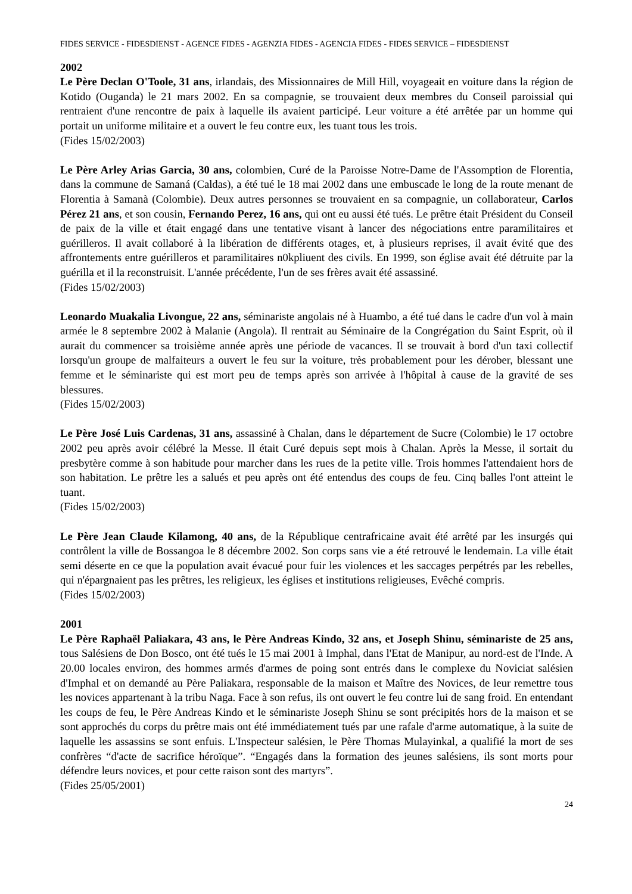FIDES SERVICE - FIDESDIENST - AGENCE FIDES - AGENZIA FIDES - AGENCIA FIDES - FIDES SERVICE – FIDESDIENST
2002
Le Père Declan O'Toole, 31 ans, irlandais, des Missionnaires de Mill Hill, voyageait en voiture dans la région de Kotido (Ouganda) le 21 mars 2002. En sa compagnie, se trouvaient deux membres du Conseil paroissial qui rentraient d'une rencontre de paix à laquelle ils avaient participé. Leur voiture a été arrêtée par un homme qui portait un uniforme militaire et a ouvert le feu contre eux, les tuant tous les trois.
(Fides 15/02/2003)
Le Père Arley Arias Garcia, 30 ans, colombien, Curé de la Paroisse Notre-Dame de l'Assomption de Florentia, dans la commune de Samaná (Caldas), a été tué le 18 mai 2002 dans une embuscade le long de la route menant de Florentia à Samanà (Colombie). Deux autres personnes se trouvaient en sa compagnie, un collaborateur, Carlos Pérez 21 ans, et son cousin, Fernando Perez, 16 ans, qui ont eu aussi été tués. Le prêtre était Président du Conseil de paix de la ville et était engagé dans une tentative visant à lancer des négociations entre paramilitaires et guérilleros. Il avait collaboré à la libération de différents otages, et, à plusieurs reprises, il avait évité que des affrontements entre guérilleros et paramilitaires n0kpliuent des civils. En 1999, son église avait été détruite par la guérilla et il la reconstruisit. L'année précédente, l'un de ses frères avait été assassiné.
(Fides 15/02/2003)
Leonardo Muakalia Livongue, 22 ans, séminariste angolais né à Huambo, a été tué dans le cadre d'un vol à main armée le 8 septembre 2002 à Malanie (Angola). Il rentrait au Séminaire de la Congrégation du Saint Esprit, où il aurait du commencer sa troisième année après une période de vacances. Il se trouvait à bord d'un taxi collectif lorsqu'un groupe de malfaiteurs a ouvert le feu sur la voiture, très probablement pour les dérober, blessant une femme et le séminariste qui est mort peu de temps après son arrivée à l'hôpital à cause de la gravité de ses blessures.
(Fides 15/02/2003)
Le Père José Luis Cardenas, 31 ans, assassiné à Chalan, dans le département de Sucre (Colombie) le 17 octobre 2002 peu après avoir célébré la Messe. Il était Curé depuis sept mois à Chalan. Après la Messe, il sortait du presbytère comme à son habitude pour marcher dans les rues de la petite ville. Trois hommes l'attendaient hors de son habitation. Le prêtre les a salués et peu après ont été entendus des coups de feu. Cinq balles l'ont atteint le tuant.
(Fides 15/02/2003)
Le Père Jean Claude Kilamong, 40 ans, de la République centrafricaine avait été arrêté par les insurgés qui contrôlent la ville de Bossangoa le 8 décembre 2002. Son corps sans vie a été retrouvé le lendemain. La ville était semi déserte en ce que la population avait évacué pour fuir les violences et les saccages perpétrés par les rebelles, qui n'épargnaient pas les prêtres, les religieux, les églises et institutions religieuses, Evêché compris.
(Fides 15/02/2003)
2001
Le Père Raphaël Paliakara, 43 ans, le Père Andreas Kindo, 32 ans, et Joseph Shinu, séminariste de 25 ans, tous Salésiens de Don Bosco, ont été tués le 15 mai 2001 à Imphal, dans l'Etat de Manipur, au nord-est de l'Inde. A 20.00 locales environ, des hommes armés d'armes de poing sont entrés dans le complexe du Noviciat salésien d'Imphal et on demandé au Père Paliakara, responsable de la maison et Maître des Novices, de leur remettre tous les novices appartenant à la tribu Naga. Face à son refus, ils ont ouvert le feu contre lui de sang froid. En entendant les coups de feu, le Père Andreas Kindo et le séminariste Joseph Shinu se sont précipités hors de la maison et se sont approchés du corps du prêtre mais ont été immédiatement tués par une rafale d'arme automatique, à la suite de laquelle les assassins se sont enfuis. L'Inspecteur salésien, le Père Thomas Mulayinkal, a qualifié la mort de ses confrères “d'acte de sacrifice héroïque”. “Engagés dans la formation des jeunes salésiens, ils sont morts pour défendre leurs novices, et pour cette raison sont des martyrs”.
(Fides 25/05/2001)
24